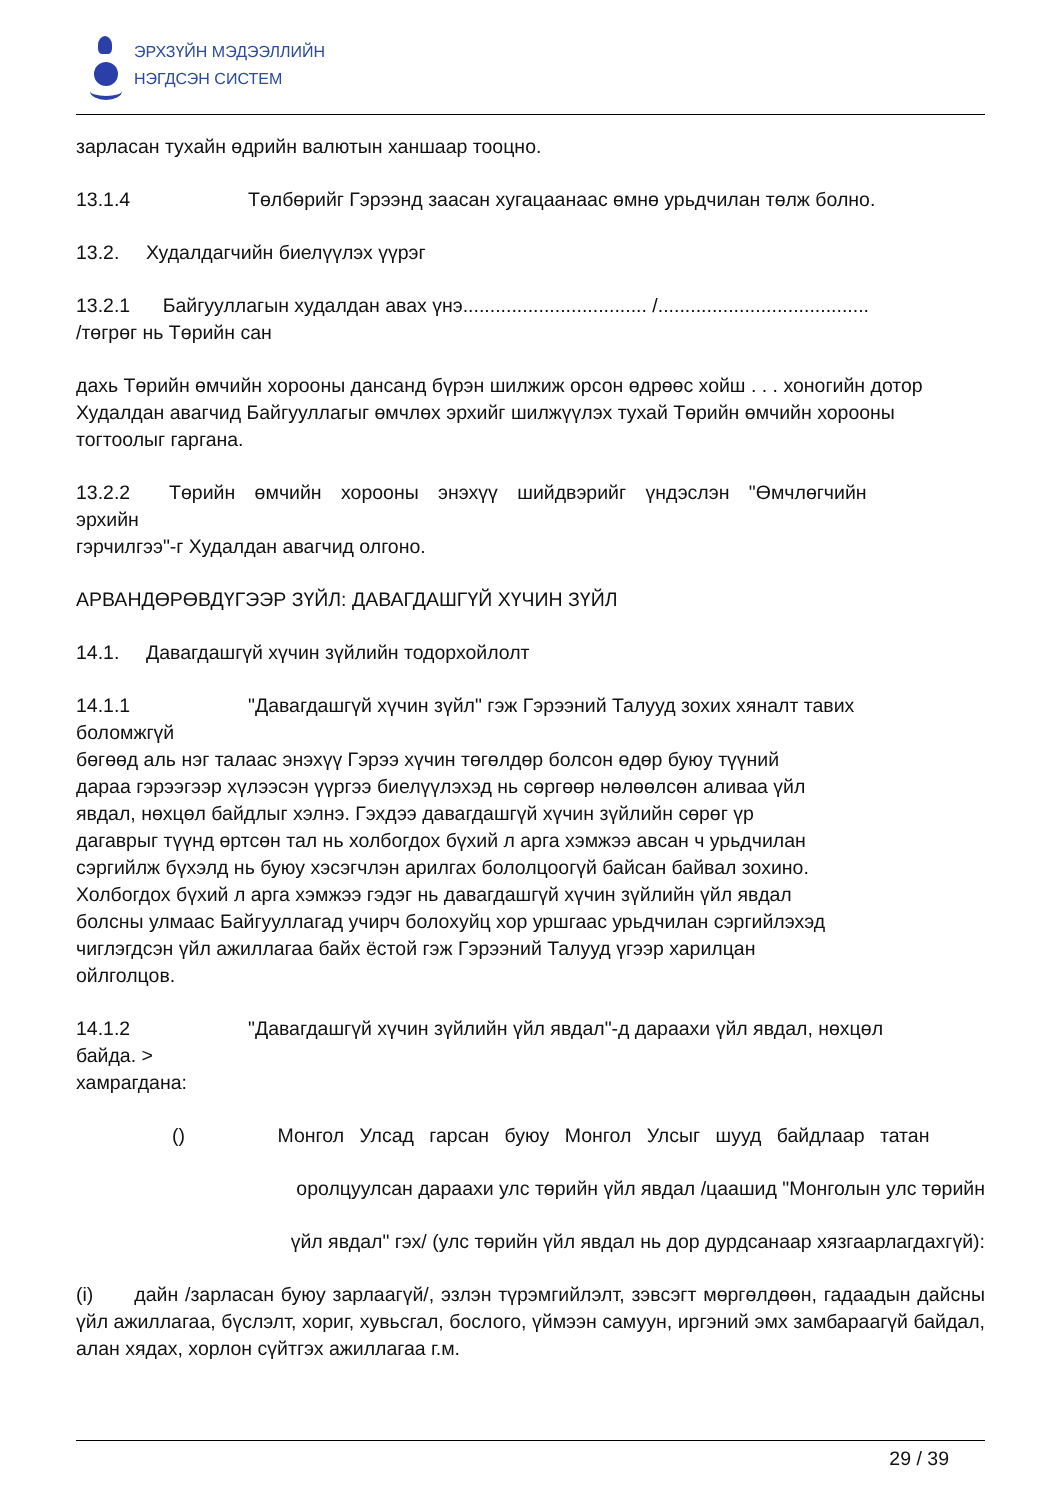ЭРХЗҮЙН МЭДЭЭЛЛИЙН
НЭГДСЭН СИСТЕМ
зарласан тухайн өдрийн валютын ханшаар тооцно.
13.1.4 Төлбөрийг Гэрээнд заасан хугацаанаас өмнө урьдчилан төлж болно.
13.2. Худалдагчийн биелүүлэх үүрэг
13.2.1 Байгууллагын худалдан авах үнэ.................................. /.......................................
/төгрөг нь Төрийн сан
дахь Төрийн өмчийн хорооны дансанд бүрэн шилжиж орсон өдрөөс хойш . . . хоногийн дотор Худалдан авагчид Байгууллагыг өмчлөх эрхийг шилжүүлэх тухай Төрийн өмчийн хорооны тогтоолыг гаргана.
13.2.2 Төрийн өмчийн хорооны энэхүү шийдвэрийг үндэслэн "Өмчлөгчийн
эрхийн
гэрчилгээ"-г Худалдан авагчид олгоно.
АРВАНДӨРӨВДҮГЭЭР ЗҮЙЛ: ДАВАГДАШГҮЙ ХҮЧИН ЗҮЙЛ
14.1. Давагдашгүй хүчин зүйлийн тодорхойлолт
14.1.1 "Давагдашгүй хүчин зүйл" гэж Гэрээний Талууд зохих хяналт тавих
боломжгүй
бөгөөд аль нэг талаас энэхүү Гэрээ хүчин төгөлдөр болсон өдөр буюу түүний
дараа гэрээгээр хүлээсэн үүргээ биелүүлэхэд нь сөргөөр нөлөөлсөн аливаа үйл
явдал, нөхцөл байдлыг хэлнэ. Гэхдээ давагдашгүй хүчин зүйлийн сөрөг үр
дагаврыг түүнд өртсөн тал нь холбогдох бүхий л арга хэмжээ авсан ч урьдчилан
сэргийлж бүхэлд нь буюу хэсэгчлэн арилгах бололцоогүй байсан байвал зохино.
Холбогдох бүхий л арга хэмжээ гэдэг нь давагдашгүй хүчин зүйлийн үйл явдал
болсны улмаас Байгууллагад учирч болохуйц хор уршгаас урьдчилан сэргийлэхэд
чиглэгдсэн үйл ажиллагаа байх ёстой гэж Гэрээний Талууд үгээр харилцан
ойлголцов.
14.1.2 "Давагдашгүй хүчин зүйлийн үйл явдал"-д дараахи үйл явдал, нөхцөл
байда. >
хамрагдана:
() Монгол Улсад гарсан буюу Монгол Улсыг шууд байдлаар татан
оролцуулсан дараахи улс төрийн үйл явдал /цаашид "Монголын улс төрийн
үйл явдал" гэх/ (улс төрийн үйл явдал нь дор дурдсанаар хязгаарлагдахгүй):
(i) дайн /зарласан буюу зарлаагүй/, эзлэн түрэмгийлэлт, зэвсэгт мөргөлдөөн, гадаадын дайсны үйл ажиллагаа, бүслэлт, хориг, хувьсгал, бослого, үймээн самуун, иргэний эмх замбараагүй байдал, алан хядах, хорлон сүйтгэх ажиллагаа г.м.
29 / 39